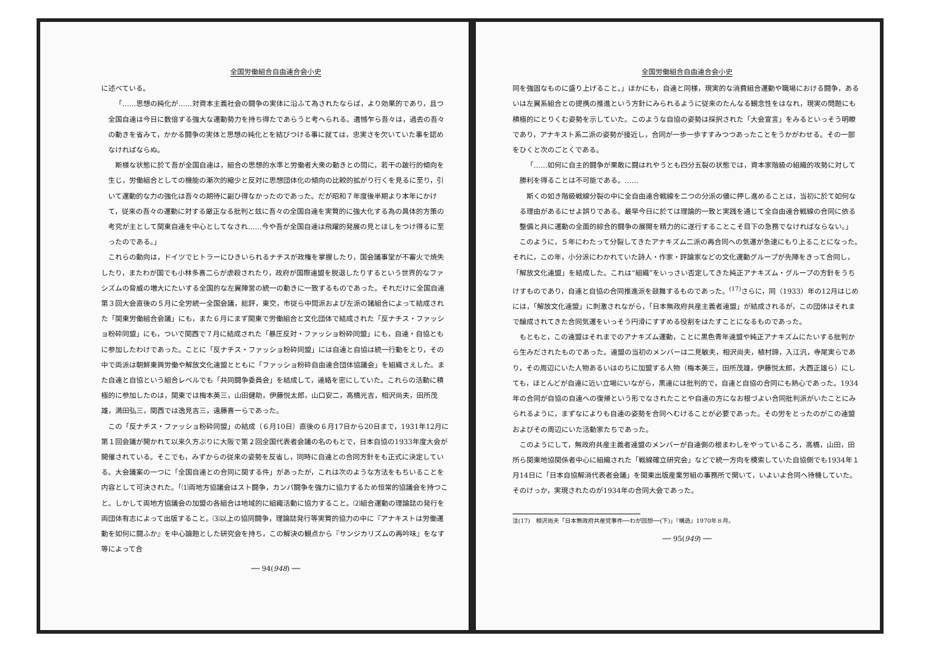全国労働組合自由連合会小史
に述べている。
「……思想の純化が……対資本主義社会の闘争の実体に沿ふて為されたならば，より効果的であり，且つ全国自連は今日に数倍する強大な運動勢力を持ち得たであらうと考へられる。遺憾乍ら吾々は，過去の吾々の動きを省みて，かかる闘争の実体と思想の純化とを結びつける事に就ては，忠実さを欠いていた事を認めなければならぬ。
斯様な状態に於て吾が全国自連は，組合の思想的水準と労働者大衆の動きとの間に，若干の跛行的傾向を生じ，労働組合としての機能の漸次的縮少と反対に思想団体化の傾向の比較的拡がり行くを見るに至り，引いて運動的な力の強化は吾々の期待に副ひ得なかったのであった。だが昭和７年度後半期より本年にかけて，従来の吾々の運動に対する厳正なる批判と玆に吾々の全国自連を実質的に強大化する為の具体的方策の考究が主として関東自連を中心としてなされ……今や吾が全国自連は飛躍的発展の見とほしをつけ得るに至ったのである。」
これらの動向は，ドイツでヒトラーにひきいられるナチスが政権を掌握したり，国会議事堂が不審火で焼失したり，またわが国でも小林多喜二らが虐殺されたり，政府が国際連盟を脱退したりするという世界的なファシズムの脅威の増大にたいする全国的な左翼陣営の統一の動きに一致するものであった。それだけに全国自連第３回大会直後の５月に全労統一全国会議，総評，東交，市従ら中間派および左派の諸組合によって結成された「関東労働組合会議」にも，また６月にまず関東で労働組合と文化団体で結成された「反ナチス・ファッショ粉砕同盟」にも，ついで関西で７月に結成された「暴圧反対・ファッショ粉砕同盟」にも，自連・自協ともに参加したわけであった。ことに「反ナチス・ファッショ粉砕同盟」には自連と自協は統一行動をとり，その中で両派は朝鮮東興労働や解放文化連盟とともに「ファッショ粉砕自由連合団体協議会」を組織さえした。また自連と自協という組合レベルでも「共同闘争委員会」を結成して，連絡を密にしていた。これらの活動に積極的に参加したのは，関東では梅本英三，山田健助，伊藤悦太郎，山口安二，高橋光吉，相沢尚夫，田所茂雄，満田弘三，関西では逸見吉三，遠藤喜一らであった。
この「反ナチス・ファッショ粉砕同盟」の結成（６月10日）直後の６月17日から20日まで，1931年12月に第１回会議が開かれて以来久方ぶりに大阪で第２回全国代表者会議の名のもとで，日本自協の1933年度大会が開催されている。そこでも，みずからの従来の姿勢を反省し，同時に自連との合同方針をも正式に決定している。大会議案の一つに「全国自連との合同に関する件」があったが，これは次のような方法をもちいることを内容として可決された。「⑴両地方協議会はスト闘争，カンパ闘争を強力に協力するため恒常的協議会を持つこと。しかして両地方協議会の加盟の各組合は地域的に組織活動に協力すること。⑵組合運動の理論誌の発行を両団体有志によって出版すること。⑶以上の協同闘争，理論誌発行等実質的協力の中に『アナキストは労働運動を如何に闘ふか』を中心論題とした研究会を持ち，この解決の観点から『サンジカリズムの再吟味』をなす等によって合
── 94(948) ──
全国労働組合自由連合会小史
同を強固なものに盛り上げること。」ほかにも，自連と同様，現実的な消費組合運動や職場における闘争，あるいは左翼系組合との提携の推進という方針にみられるように従来のたんなる観念性をはなれ，現実の問題にも積極的にとりくむ姿勢を示していた。このような自協の姿勢は採択された「大会宣言」をみるといっそう明瞭であり，アナキスト系二派の姿勢が接近し，合同が一歩一歩すすみつつあったことをうかがわせる。その一部をひくと次のごとくである。
「……如何に自主的闘争が果敢に闘はれやうとも四分五裂の状態では，資本家階級の組織的攻勢に対して勝利を得ることは不可能である。……
斯くの如き階級戦線分裂の中に全自由連合戦線を二つの分派の儘に押し進めることは，当初に於て如何なる理由があるにせよ誤りである。最早今日に於ては理論的一致と実践を通じて全自由連合戦線の合同に依る整備と共に運動の全面的綜合的闘争の展開を精力的に遂行することこそ目下の急務でなければならない。」
このように，５年にわたって分裂してきたアナキズム二派の再合同への気運が急速にもり上ることになった。それに，この年，小分派にわかれていた詩人・作家・評論家などの文化運動グループが先陣をきって合同し，「解放文化連盟」を結成した。これは“組織”をいっさい否定してきた純正アナキズム・グループの方針をうちけすものであり，自連と自協の合同推進派を鼓舞するものであった。<sup>(17)</sup>さらに，同（1933）年の12月はじめには，「解放文化連盟」に刺激されながら，「日本無政府共産主義者連盟」が結成されるが，この団体はそれまで醸成されてきた合同気運をいっそう円滑にすすめる役割をはたすことになるものであった。
もともと，この連盟はそれまでのアナキズム運動，ことに黒色青年連盟や純正アナキズムにたいする批判から生みだされたものであった。連盟の当初のメンバーは二見敏夫，相沢尚夫，植村諦，入江汎，寺尾実らであり，その周辺にいた人物あるいはのちに加盟する人物（梅本英三，田所茂雄，伊藤悦太郎，大西正雄ら）にしても，ほとんどが自連に近い立場にいながら，黒連には批判的で，自連と自協の合同にも熱心であった。1934年の合同が自協の自連への復帰という形でなされたことや自連の方になお根づよい合同批判派がいたことにみられるように，まずなによりも自連の姿勢を合同へむけることが必要であった。その労をとったのがこの連盟およびその周辺にいた活動家たちであった。
このようにして，無政府共産主義者連盟のメンバーが自連側の根まわしをやっているころ，高橋，山田，田所ら関東地協関係者中心に組織された「戦線確立研究会」などで統一方向を模索していた自協側でも1934年１月14日に「日本自協解消代表者会議」を関東出版産業労組の事務所で開いて，いよいよ合同へ待機していた。そのけっか，実現されたのが1934年の合同大会であった。
注(17)　相沢尚夫「日本無政府共産党事件──わが回想──(下)」『構造』1970年８月。
── 95(949) ──